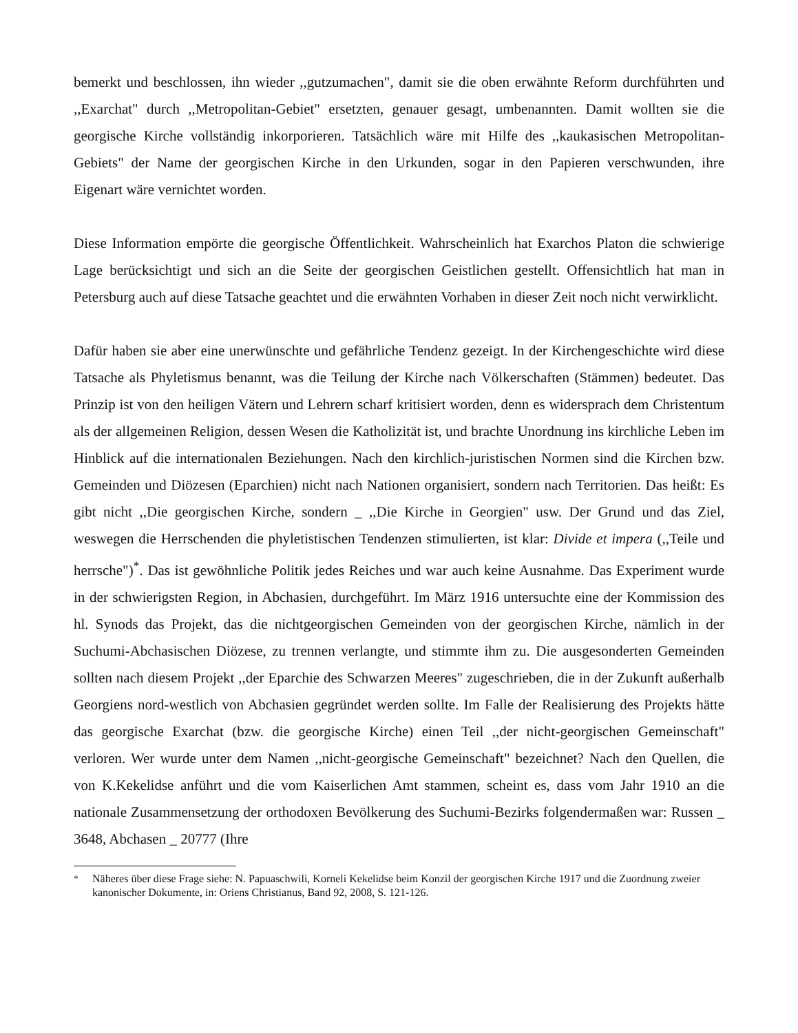bemerkt und beschlossen, ihn wieder ,,gutzumachen", damit sie die oben erwähnte Reform durchführten und ,,Exarchat" durch ,,Metropolitan-Gebiet" ersetzten, genauer gesagt, umbenannten. Damit wollten sie die georgische Kirche vollständig inkorporieren. Tatsächlich wäre mit Hilfe des ,,kaukasischen Metropolitan-Gebiets" der Name der georgischen Kirche in den Urkunden, sogar in den Papieren verschwunden, ihre Eigenart wäre vernichtet worden.
Diese Information empörte die georgische Öffentlichkeit. Wahrscheinlich hat Exarchos Platon die schwierige Lage berücksichtigt und sich an die Seite der georgischen Geistlichen gestellt. Offensichtlich hat man in Petersburg auch auf diese Tatsache geachtet und die erwähnten Vorhaben in dieser Zeit noch nicht verwirklicht.
Dafür haben sie aber eine unerwünschte und gefährliche Tendenz gezeigt. In der Kirchengeschichte wird diese Tatsache als Phyletismus benannt, was die Teilung der Kirche nach Völkerschaften (Stämmen) bedeutet. Das Prinzip ist von den heiligen Vätern und Lehrern scharf kritisiert worden, denn es widersprach dem Christentum als der allgemeinen Religion, dessen Wesen die Katholizität ist, und brachte Unordnung ins kirchliche Leben im Hinblick auf die internationalen Beziehungen. Nach den kirchlich-juristischen Normen sind die Kirchen bzw. Gemeinden und Diözesen (Eparchien) nicht nach Nationen organisiert, sondern nach Territorien. Das heißt: Es gibt nicht ,,Die georgischen Kirche, sondern _ ,,Die Kirche in Georgien" usw. Der Grund und das Ziel, weswegen die Herrschenden die phyletistischen Tendenzen stimulierten, ist klar: Divide et impera (,,Teile und herrsche")<sup>*</sup>. Das ist gewöhnliche Politik jedes Reiches und war auch keine Ausnahme. Das Experiment wurde in der schwierigsten Region, in Abchasien, durchgeführt. Im März 1916 untersuchte eine der Kommission des hl. Synods das Projekt, das die nichtgeorgischen Gemeinden von der georgischen Kirche, nämlich in der Suchumi-Abchasischen Diözese, zu trennen verlangte, und stimmte ihm zu. Die ausgesonderten Gemeinden sollten nach diesem Projekt ,,der Eparchie des Schwarzen Meeres" zugeschrieben, die in der Zukunft außerhalb Georgiens nord-westlich von Abchasien gegründet werden sollte. Im Falle der Realisierung des Projekts hätte das georgische Exarchat (bzw. die georgische Kirche) einen Teil ,,der nicht-georgischen Gemeinschaft" verloren. Wer wurde unter dem Namen ,,nicht-georgische Gemeinschaft" bezeichnet? Nach den Quellen, die von K.Kekelidse anführt und die vom Kaiserlichen Amt stammen, scheint es, dass vom Jahr 1910 an die nationale Zusammensetzung der orthodoxen Bevölkerung des Suchumi-Bezirks folgendermaßen war: Russen _ 3648, Abchasen _ 20777 (Ihre
<sup>*</sup> Näheres über diese Frage siehe: N. Papuaschwili, Korneli Kekelidse beim Konzil der georgischen Kirche 1917 und die Zuordnung zweier kanonischer Dokumente, in: Oriens Christianus, Band 92, 2008, S. 121-126.